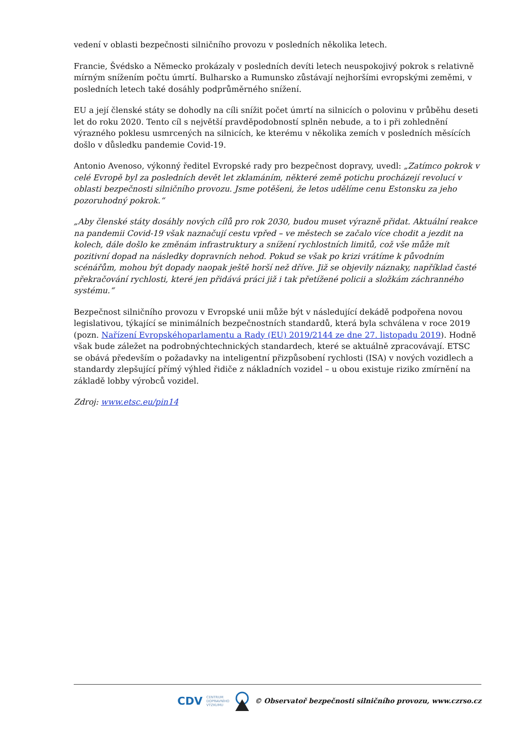vedení v oblasti bezpečnosti silničního provozu v posledních několika letech.
Francie, Švédsko a Německo prokázaly v posledních devíti letech neuspokojivý pokrok s relativně mírným snížením počtu úmrtí. Bulharsko a Rumunsko zůstávají nejhoršími evropskými zeměmi, v posledních letech také dosáhly podprůměrného snížení.
EU a její členské státy se dohodly na cíli snížit počet úmrtí na silnicích o polovinu v průběhu deseti let do roku 2020. Tento cíl s největší pravděpodobností splněn nebude, a to i při zohlednění výrazného poklesu usmrcených na silnicích, ke kterému v několika zemích v posledních měsících došlo v důsledku pandemie Covid-19.
Antonio Avenoso, výkonný ředitel Evropské rady pro bezpečnost dopravy, uvedl: „Zatímco pokrok v celé Evropě byl za posledních devět let zklamáním, některé země potichu procházejí revolucí v oblasti bezpečnosti silničního provozu. Jsme potěšeni, že letos udělíme cenu Estonsku za jeho pozoruhodný pokrok.“
„Aby členské státy dosáhly nových cílů pro rok 2030, budou muset výrazně přidat. Aktuální reakce na pandemii Covid-19 však naznačují cestu vpřed – ve městech se začalo více chodit a jezdit na kolech, dále došlo ke změnám infrastruktury a snížení rychlostních limitů, což vše může mít pozitivní dopad na následky dopravních nehod. Pokud se však po krizi vrátíme k původním scénářům, mohou být dopady naopak ještě horší než dříve. Již se objevily náznaky, například časté překračování rychlosti, které jen přidává práci již i tak přetížené policii a složkám záchranného systému.“
Bezpečnost silničního provozu v Evropské unii může být v následující dekádě podpořena novou legislativou, týkající se minimálních bezpečnostních standardů, která byla schválena v roce 2019 (pozn. Nařízení Evropskéhoparlamentu a Rady (EU) 2019/2144 ze dne 27. listopadu 2019). Hodně však bude záležet na podrobnýchtechnických standardech, které se aktuálně zpracovávají. ETSC se obává především o požadavky na inteligentní přizpůsobení rychlosti (ISA) v nových vozidlech a standardy zlepšující přímý výhled řidiče z nákladních vozidel – u obou existuje riziko zmírnění na základě lobby výrobců vozidel.
Zdroj: www.etsc.eu/pin14
CDV CENTRUM
DOPRAVNÍHO
VÝZKUMU © Observatoř bezpečnosti silničního provozu, www.czrso.cz